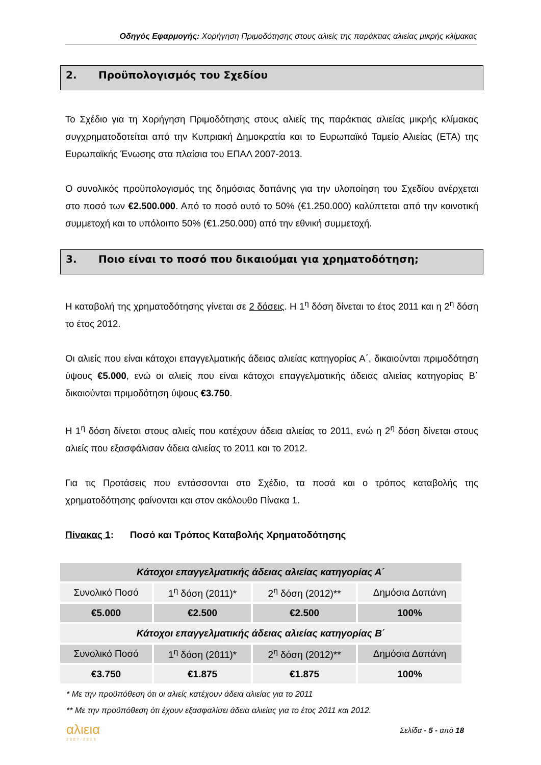Οδηγός Εφαρμογής: Χορήγηση Πριμοδότησης στους αλιείς της παράκτιας αλιείας μικρής κλίμακας
2. Προϋπολογισμός του Σχεδίου
Το Σχέδιο για τη Χορήγηση Πριμοδότησης στους αλιείς της παράκτιας αλιείας μικρής κλίμακας συγχρηματοδοτείται από την Κυπριακή Δημοκρατία και το Ευρωπαϊκό Ταμείο Αλιείας (ΕΤΑ) της Ευρωπαϊκής Ένωσης στα πλαίσια του ΕΠΑΛ 2007-2013.
Ο συνολικός προϋπολογισμός της δημόσιας δαπάνης για την υλοποίηση του Σχεδίου ανέρχεται στο ποσό των €2.500.000. Από το ποσό αυτό το 50% (€1.250.000) καλύπτεται από την κοινοτική συμμετοχή και το υπόλοιπο 50% (€1.250.000) από την εθνική συμμετοχή.
3. Ποιο είναι το ποσό που δικαιούμαι για χρηματοδότηση;
Η καταβολή της χρηματοδότησης γίνεται σε 2 δόσεις. Η 1<sup>η</sup> δόση δίνεται το έτος 2011 και η 2<sup>η</sup> δόση το έτος 2012.
Οι αλιείς που είναι κάτοχοι επαγγελματικής άδειας αλιείας κατηγορίας Α΄, δικαιούνται πριμοδότηση ύψους €5.000, ενώ οι αλιείς που είναι κάτοχοι επαγγελματικής άδειας αλιείας κατηγορίας Β΄ δικαιούνται πριμοδότηση ύψους €3.750.
Η 1<sup>η</sup> δόση δίνεται στους αλιείς που κατέχουν άδεια αλιείας το 2011, ενώ η 2<sup>η</sup> δόση δίνεται στους αλιείς που εξασφάλισαν άδεια αλιείας το 2011 και το 2012.
Για τις Προτάσεις που εντάσσονται στο Σχέδιο, τα ποσά και ο τρόπος καταβολής της χρηματοδότησης φαίνονται και στον ακόλουθο Πίνακα 1.
Πίνακας 1: Ποσό και Τρόπος Καταβολής Χρηματοδότησης
| Κάτοχοι επαγγελματικής άδειας αλιείας κατηγορίας Α΄ | | | |
| Συνολικό Ποσό | 1<sup>η</sup> δόση (2011)* | 2<sup>η</sup> δόση (2012)** | Δημόσια Δαπάνη |
| €5.000 | €2.500 | €2.500 | 100% |
| Κάτοχοι επαγγελματικής άδειας αλιείας κατηγορίας Β΄ | | | |
| Συνολικό Ποσό | 1<sup>η</sup> δόση (2011)* | 2<sup>η</sup> δόση (2012)** | Δημόσια Δαπάνη |
| €3.750 | €1.875 | €1.875 | 100% |
* Με την προϋπόθεση ότι οι αλιείς κατέχουν άδεια αλιείας για το 2011
** Με την προϋπόθεση ότι έχουν εξασφαλίσει άδεια αλιείας για το έτος 2011 και 2012.
αλιεια
2007-2013
Σελίδα - 5 - από 18